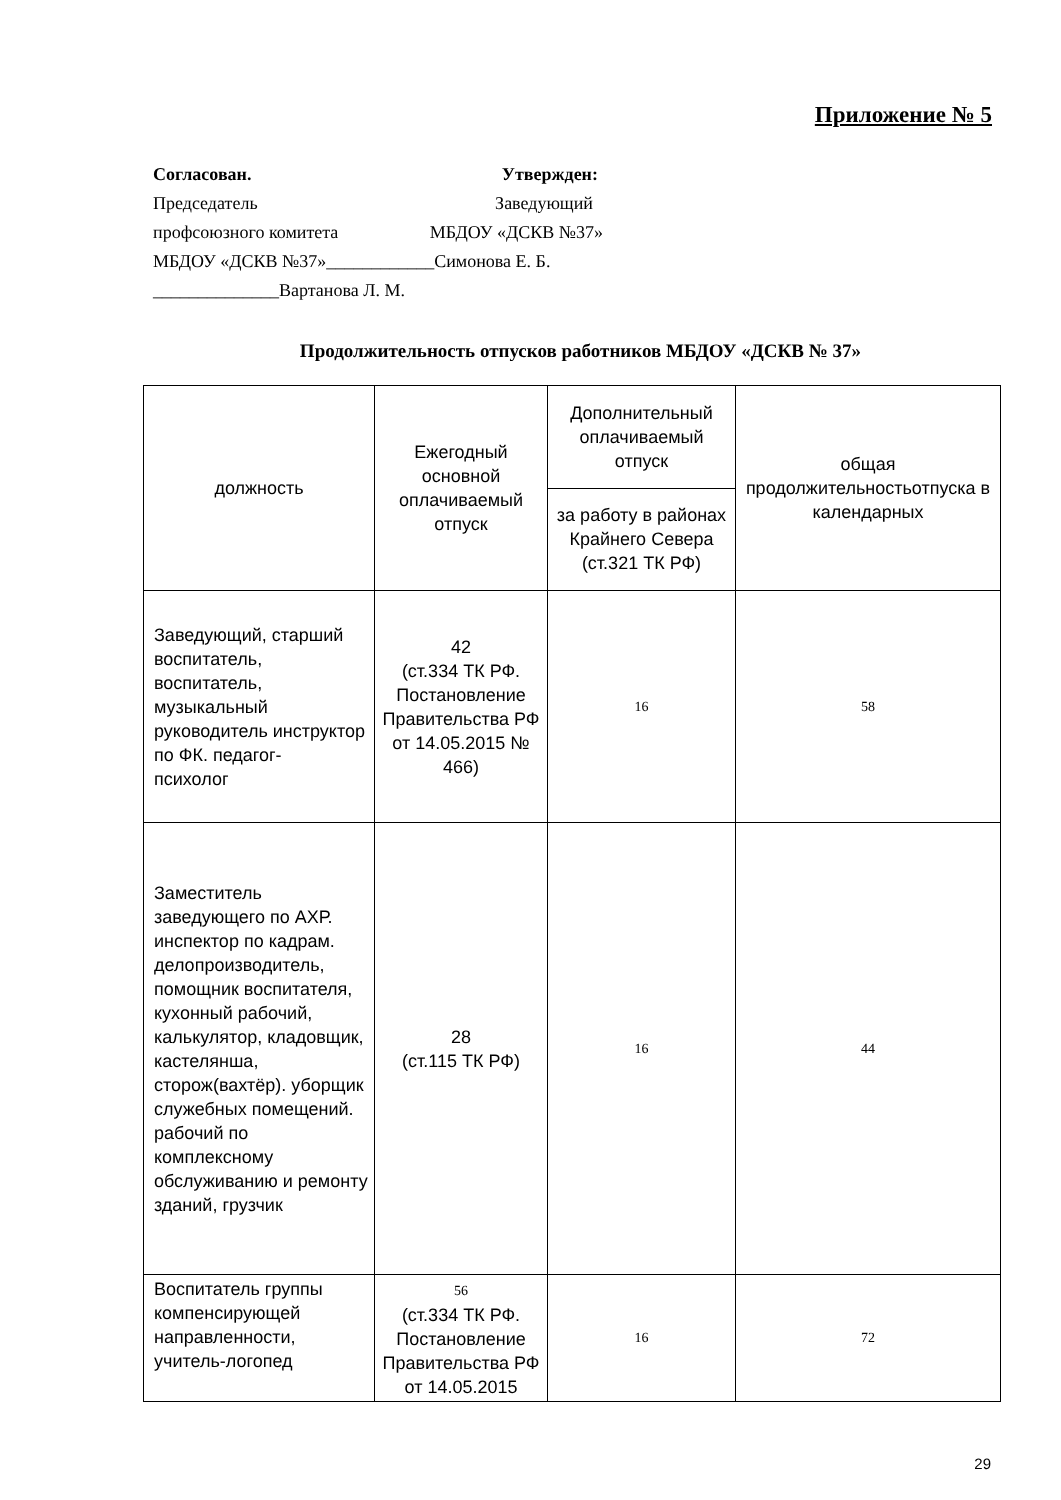Приложение № 5
Согласован. Утвержден:
Председатель Заведующий
профсоюзного комитета МБДОУ «ДСКВ №37»
МБДОУ «ДСКВ №37»____________Симонова Е. Б.
______________Вартанова Л. М.
Продолжительность отпусков работников МБДОУ «ДСКВ № 37»
| должность | Ежегодный основной оплачиваемый отпуск | Дополнительный оплачиваемый отпуск | общая продолжительностьотпуска в календарных |
| --- | --- | --- | --- |
| | | за работу в районах Крайнего Севера (ст.321 ТК РФ) | |
| Заведующий, старший воспитатель, воспитатель, музыкальный руководитель инструктор по ФК. педагог- психолог | 42 (ст.334 ТК РФ. Постановление Правительства РФ от 14.05.2015 № 466) | 16 | 58 |
| Заместитель заведующего по АХР. инспектор по кадрам. делопроизводитель, помощник воспитателя, кухонный рабочий, калькулятор, кладовщик, кастелянша, сторож(вахтёр). уборщик служебных помещений. рабочий по комплексному обслуживанию и ремонту зданий, грузчик | 28 (ст.115 ТК РФ) | 16 | 44 |
| Воспитатель группы компенсирующей направленности, учитель-логопед | 56 (ст.334 ТК РФ. Постановление Правительства РФ от 14.05.2015 | 16 | 72 |
29